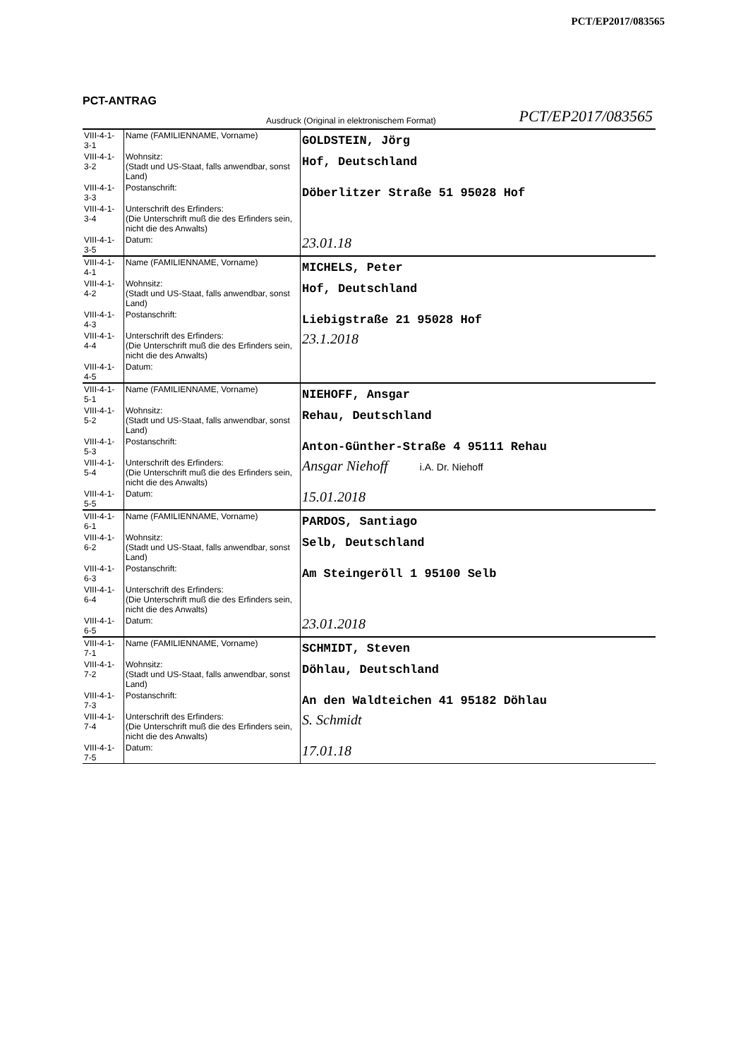PCT/EP2017/083565
PCT-ANTRAG
Ausdruck (Original in elektronischem Format) PCT/EP2017/083565
| VIII-4-1- 3-1 | Name (FAMILIENNAME, Vorname) | GOLDSTEIN, Jörg |
| VIII-4-1- 3-2 | Wohnsitz: (Stadt und US-Staat, falls anwendbar, sonst Land) | Hof, Deutschland |
| VIII-4-1- 3-3 | Postanschrift: | Döberlitzer Straße 51 95028 Hof |
| VIII-4-1- 3-4 | Unterschrift des Erfinders: (Die Unterschrift muß die des Erfinders sein, nicht die des Anwalts) | |
| VIII-4-1- 3-5 | Datum: | 23.01.18 |
| VIII-4-1- 4-1 | Name (FAMILIENNAME, Vorname) | MICHELS, Peter |
| VIII-4-1- 4-2 | Wohnsitz: (Stadt und US-Staat, falls anwendbar, sonst Land) | Hof, Deutschland |
| VIII-4-1- 4-3 | Postanschrift: | Liebigstraße 21 95028 Hof |
| VIII-4-1- 4-4 | Unterschrift des Erfinders: (Die Unterschrift muß die des Erfinders sein, nicht die des Anwalts) | 23.1.2018 |
| VIII-4-1- 4-5 | Datum: | |
| VIII-4-1- 5-1 | Name (FAMILIENNAME, Vorname) | NIEHOFF, Ansgar |
| VIII-4-1- 5-2 | Wohnsitz: (Stadt und US-Staat, falls anwendbar, sonst Land) | Rehau, Deutschland |
| VIII-4-1- 5-3 | Postanschrift: | Anton-Günther-Straße 4 95111 Rehau |
| VIII-4-1- 5-4 | Unterschrift des Erfinders: (Die Unterschrift muß die des Erfinders sein, nicht die des Anwalts) | Ansgar Niehoff i.A. Dr. Niehoff |
| VIII-4-1- 5-5 | Datum: | 15.01.2018 |
| VIII-4-1- 6-1 | Name (FAMILIENNAME, Vorname) | PARDOS, Santiago |
| VIII-4-1- 6-2 | Wohnsitz: (Stadt und US-Staat, falls anwendbar, sonst Land) | Selb, Deutschland |
| VIII-4-1- 6-3 | Postanschrift: | Am Steingeröll 1 95100 Selb |
| VIII-4-1- 6-4 | Unterschrift des Erfinders: (Die Unterschrift muß die des Erfinders sein, nicht die des Anwalts) | |
| VIII-4-1- 6-5 | Datum: | 23.01.2018 |
| VIII-4-1- 7-1 | Name (FAMILIENNAME, Vorname) | SCHMIDT, Steven |
| VIII-4-1- 7-2 | Wohnsitz: (Stadt und US-Staat, falls anwendbar, sonst Land) | Döhlau, Deutschland |
| VIII-4-1- 7-3 | Postanschrift: | An den Waldteichen 41 95182 Döhlau |
| VIII-4-1- 7-4 | Unterschrift des Erfinders: (Die Unterschrift muß die des Erfinders sein, nicht die des Anwalts) | S. Schmidt |
| VIII-4-1- 7-5 | Datum: | 17.01.18 |